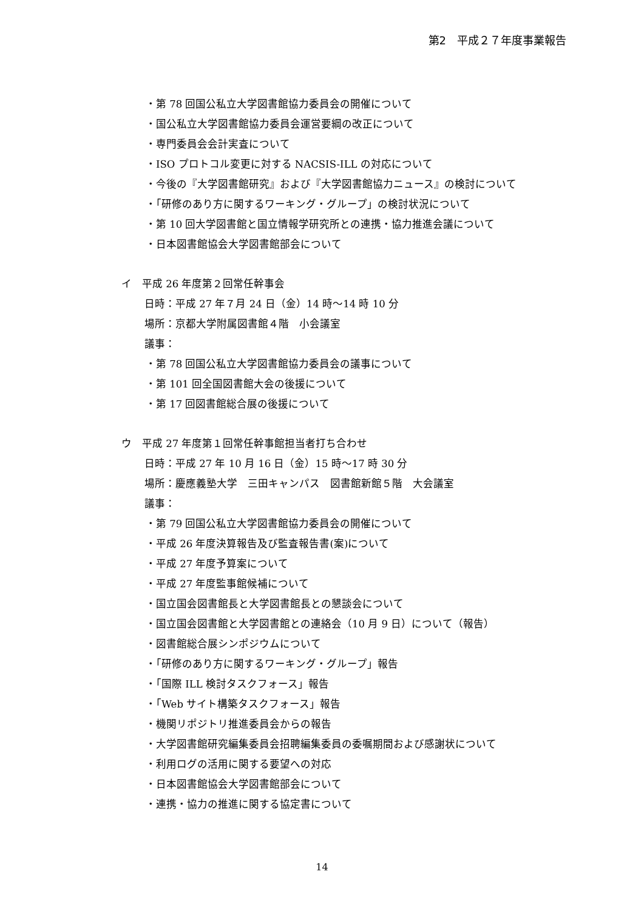第2　平成２７年度事業報告
・第 78 回国公私立大学図書館協力委員会の開催について
・国公私立大学図書館協力委員会運営要綱の改正について
・専門委員会会計実査について
・ISO プロトコル変更に対する NACSIS-ILL の対応について
・今後の『大学図書館研究』および『大学図書館協力ニュース』の検討について
・「研修のあり方に関するワーキング・グループ」の検討状況について
・第 10 回大学図書館と国立情報学研究所との連携・協力推進会議について
・日本図書館協会大学図書館部会について
イ　平成 26 年度第２回常任幹事会
日時：平成 27 年７月 24 日（金）14 時～14 時 10 分
場所：京都大学附属図書館４階　小会議室
議事：
・第 78 回国公私立大学図書館協力委員会の議事について
・第 101 回全国図書館大会の後援について
・第 17 回図書館総合展の後援について
ウ　平成 27 年度第１回常任幹事館担当者打ち合わせ
日時：平成 27 年 10 月 16 日（金）15 時～17 時 30 分
場所：慶應義塾大学　三田キャンパス　図書館新館５階　大会議室
議事：
・第 79 回国公私立大学図書館協力委員会の開催について
・平成 26 年度決算報告及び監査報告書(案)について
・平成 27 年度予算案について
・平成 27 年度監事館候補について
・国立国会図書館長と大学図書館長との懇談会について
・国立国会図書館と大学図書館との連絡会（10 月 9 日）について（報告）
・図書館総合展シンポジウムについて
・「研修のあり方に関するワーキング・グループ」報告
・「国際 ILL 検討タスクフォース」報告
・「Web サイト構築タスクフォース」報告
・機関リポジトリ推進委員会からの報告
・大学図書館研究編集委員会招聘編集委員の委嘱期間および感謝状について
・利用ログの活用に関する要望への対応
・日本図書館協会大学図書館部会について
・連携・協力の推進に関する協定書について
14